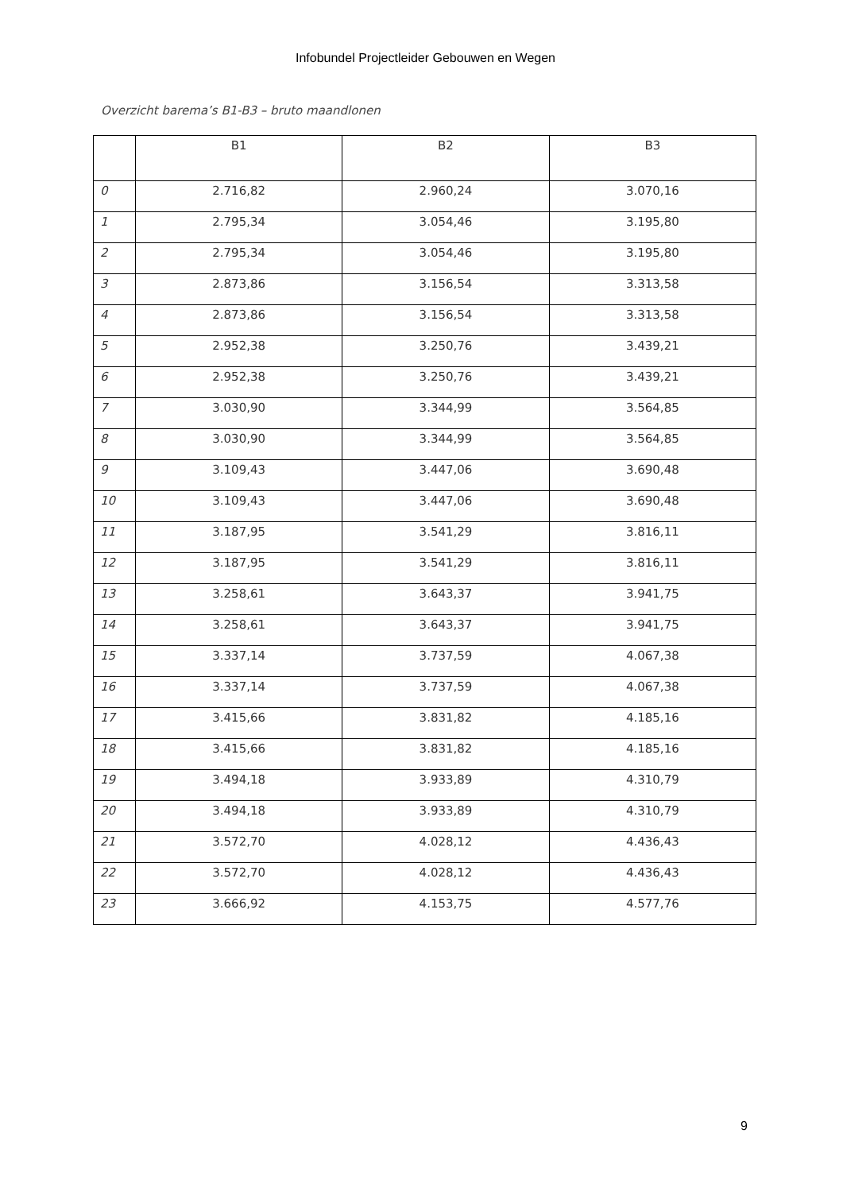Infobundel Projectleider Gebouwen en Wegen
Overzicht barema’s B1-B3 – bruto maandlonen
| | B1 | B2 | B3 |
| --- | --- | --- | --- |
| 0 | 2.716,82 | 2.960,24 | 3.070,16 |
| 1 | 2.795,34 | 3.054,46 | 3.195,80 |
| 2 | 2.795,34 | 3.054,46 | 3.195,80 |
| 3 | 2.873,86 | 3.156,54 | 3.313,58 |
| 4 | 2.873,86 | 3.156,54 | 3.313,58 |
| 5 | 2.952,38 | 3.250,76 | 3.439,21 |
| 6 | 2.952,38 | 3.250,76 | 3.439,21 |
| 7 | 3.030,90 | 3.344,99 | 3.564,85 |
| 8 | 3.030,90 | 3.344,99 | 3.564,85 |
| 9 | 3.109,43 | 3.447,06 | 3.690,48 |
| 10 | 3.109,43 | 3.447,06 | 3.690,48 |
| 11 | 3.187,95 | 3.541,29 | 3.816,11 |
| 12 | 3.187,95 | 3.541,29 | 3.816,11 |
| 13 | 3.258,61 | 3.643,37 | 3.941,75 |
| 14 | 3.258,61 | 3.643,37 | 3.941,75 |
| 15 | 3.337,14 | 3.737,59 | 4.067,38 |
| 16 | 3.337,14 | 3.737,59 | 4.067,38 |
| 17 | 3.415,66 | 3.831,82 | 4.185,16 |
| 18 | 3.415,66 | 3.831,82 | 4.185,16 |
| 19 | 3.494,18 | 3.933,89 | 4.310,79 |
| 20 | 3.494,18 | 3.933,89 | 4.310,79 |
| 21 | 3.572,70 | 4.028,12 | 4.436,43 |
| 22 | 3.572,70 | 4.028,12 | 4.436,43 |
| 23 | 3.666,92 | 4.153,75 | 4.577,76 |
9